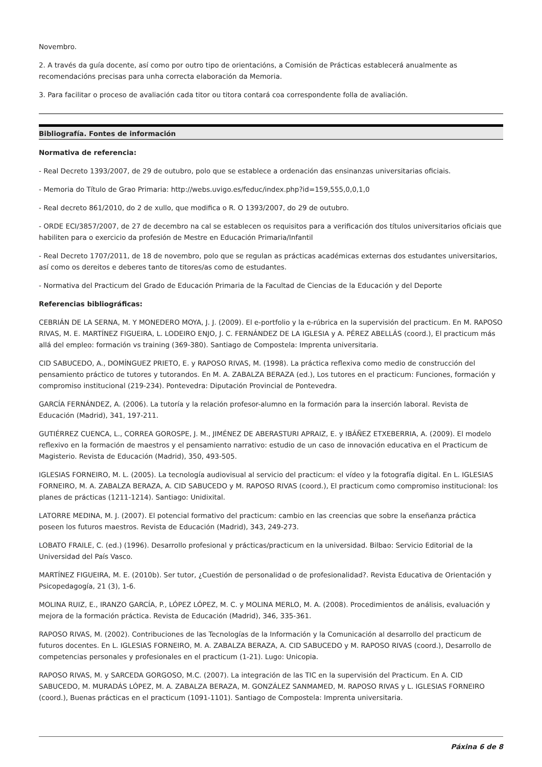Novembro.
2. A través da guía docente, así como por outro tipo de orientacións, a Comisión de Prácticas establecerá anualmente as recomendacións precisas para unha correcta elaboración da Memoria.
3. Para facilitar o proceso de avaliación cada titor ou titora contará coa correspondente folla de avaliación.
Bibliografía. Fontes de información
Normativa de referencia:
- Real Decreto 1393/2007, de 29 de outubro, polo que se establece a ordenación das ensinanzas universitarias oficiais.
- Memoria do Título de Grao Primaria: http://webs.uvigo.es/feduc/index.php?id=159,555,0,0,1,0
- Real decreto 861/2010, do 2 de xullo, que modifica o R. O 1393/2007, do 29 de outubro.
- ORDE ECI/3857/2007, de 27 de decembro na cal se establecen os requisitos para a verificación dos títulos universitarios oficiais que habiliten para o exercicio da profesión de Mestre en Educación Primaria/Infantil
- Real Decreto 1707/2011, de 18 de novembro, polo que se regulan as prácticas académicas externas dos estudantes universitarios, así como os dereitos e deberes tanto de titores/as como de estudantes.
- Normativa del Practicum del Grado de Educación Primaria de la Facultad de Ciencias de la Educación y del Deporte
Referencias bibliográficas:
CEBRIÁN DE LA SERNA, M. Y MONEDERO MOYA, J. J. (2009). El e-portfolio y la e-rúbrica en la supervisión del practicum. En M. RAPOSO RIVAS, M. E. MARTÍNEZ FIGUEIRA, L. LODEIRO ENJO, J. C. FERNÁNDEZ DE LA IGLESIA y A. PÉREZ ABELLÁS (coord.), El practicum más allá del empleo: formación vs training (369-380). Santiago de Compostela: Imprenta universitaria.
CID SABUCEDO, A., DOMÍNGUEZ PRIETO, E. y RAPOSO RIVAS, M. (1998). La práctica reflexiva como medio de construcción del pensamiento práctico de tutores y tutorandos. En M. A. ZABALZA BERAZA (ed.), Los tutores en el practicum: Funciones, formación y compromiso institucional (219-234). Pontevedra: Diputación Provincial de Pontevedra.
GARCÍA FERNÁNDEZ, A. (2006). La tutoría y la relación profesor-alumno en la formación para la inserción laboral. Revista de Educación (Madrid), 341, 197-211.
GUTIÉRREZ CUENCA, L., CORREA GOROSPE, J. M., JIMÉNEZ DE ABERASTURI APRAIZ, E. y IBÁÑEZ ETXEBERRIA, A. (2009). El modelo reflexivo en la formación de maestros y el pensamiento narrativo: estudio de un caso de innovación educativa en el Practicum de Magisterio. Revista de Educación (Madrid), 350, 493-505.
IGLESIAS FORNEIRO, M. L. (2005). La tecnología audiovisual al servicio del practicum: el vídeo y la fotografía digital. En L. IGLESIAS FORNEIRO, M. A. ZABALZA BERAZA, A. CID SABUCEDO y M. RAPOSO RIVAS (coord.), El practicum como compromiso institucional: los planes de prácticas (1211-1214). Santiago: Unidixital.
LATORRE MEDINA, M. J. (2007). El potencial formativo del practicum: cambio en las creencias que sobre la enseñanza práctica poseen los futuros maestros. Revista de Educación (Madrid), 343, 249-273.
LOBATO FRAILE, C. (ed.) (1996). Desarrollo profesional y prácticas/practicum en la universidad. Bilbao: Servicio Editorial de la Universidad del País Vasco.
MARTÍNEZ FIGUEIRA, M. E. (2010b). Ser tutor, ¿Cuestión de personalidad o de profesionalidad?. Revista Educativa de Orientación y Psicopedagogía, 21 (3), 1-6.
MOLINA RUIZ, E., IRANZO GARCÍA, P., LÓPEZ LÓPEZ, M. C. y MOLINA MERLO, M. A. (2008). Procedimientos de análisis, evaluación y mejora de la formación práctica. Revista de Educación (Madrid), 346, 335-361.
RAPOSO RIVAS, M. (2002). Contribuciones de las Tecnologías de la Información y la Comunicación al desarrollo del practicum de futuros docentes. En L. IGLESIAS FORNEIRO, M. A. ZABALZA BERAZA, A. CID SABUCEDO y M. RAPOSO RIVAS (coord.), Desarrollo de competencias personales y profesionales en el practicum (1-21). Lugo: Unicopia.
RAPOSO RIVAS, M. y SARCEDA GORGOSO, M.C. (2007). La integración de las TIC en la supervisión del Practicum. En A. CID SABUCEDO, M. MURADÁS LÓPEZ, M. A. ZABALZA BERAZA, M. GONZÁLEZ SANMAMED, M. RAPOSO RIVAS y L. IGLESIAS FORNEIRO (coord.), Buenas prácticas en el practicum (1091-1101). Santiago de Compostela: Imprenta universitaria.
Páxina 6 de 8